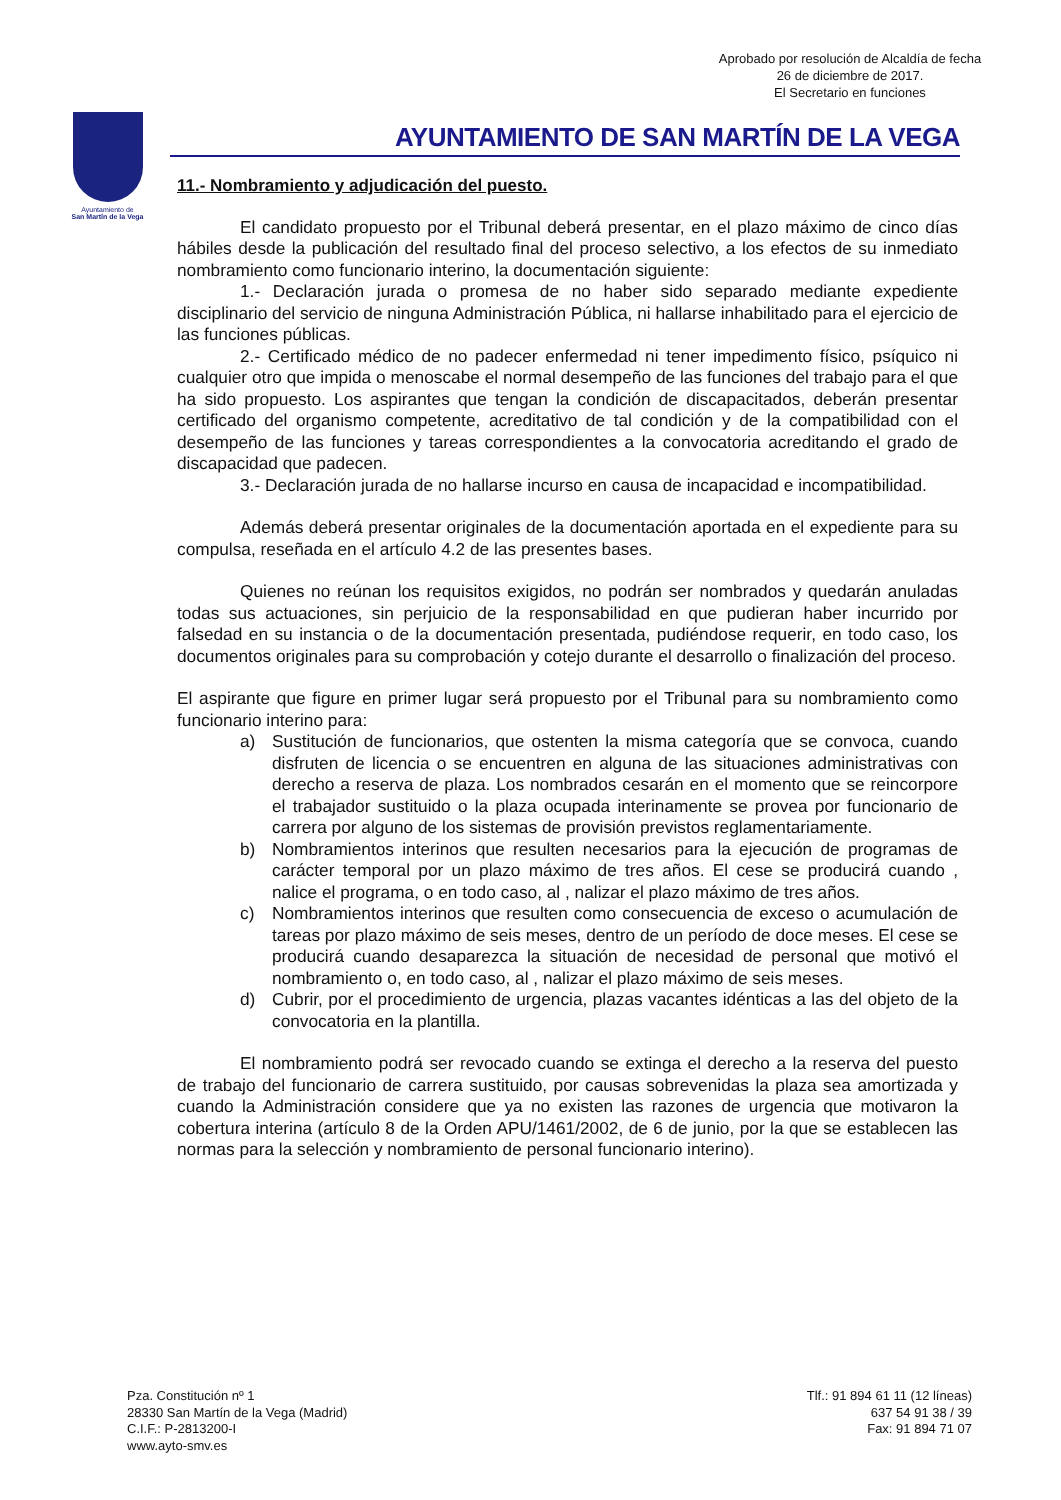Aprobado por resolución de Alcaldía de fecha
26 de diciembre de 2017.
El Secretario en funciones
Ayuntamiento de
San Martín de la Vega
AYUNTAMIENTO DE SAN MARTÍN DE LA VEGA
11.- Nombramiento y adjudicación del puesto.
El candidato propuesto por el Tribunal deberá presentar, en el plazo máximo de cinco días hábiles desde la publicación del resultado final del proceso selectivo, a los efectos de su inmediato nombramiento como funcionario interino, la documentación siguiente:
1.- Declaración jurada o promesa de no haber sido separado mediante expediente disciplinario del servicio de ninguna Administración Pública, ni hallarse inhabilitado para el ejercicio de las funciones públicas.
2.- Certificado médico de no padecer enfermedad ni tener impedimento físico, psíquico ni cualquier otro que impida o menoscabe el normal desempeño de las funciones del trabajo para el que ha sido propuesto. Los aspirantes que tengan la condición de discapacitados, deberán presentar certificado del organismo competente, acreditativo de tal condición y de la compatibilidad con el desempeño de las funciones y tareas correspondientes a la convocatoria acreditando el grado de discapacidad que padecen.
3.- Declaración jurada de no hallarse incurso en causa de incapacidad e incompatibilidad.
Además deberá presentar originales de la documentación aportada en el expediente para su compulsa, reseñada en el artículo 4.2 de las presentes bases.
Quienes no reúnan los requisitos exigidos, no podrán ser nombrados y quedarán anuladas todas sus actuaciones, sin perjuicio de la responsabilidad en que pudieran haber incurrido por falsedad en su instancia o de la documentación presentada, pudiéndose requerir, en todo caso, los documentos originales para su comprobación y cotejo durante el desarrollo o finalización del proceso.
El aspirante que figure en primer lugar será propuesto por el Tribunal para su nombramiento como funcionario interino para:
a) Sustitución de funcionarios, que ostenten la misma categoría que se convoca, cuando disfruten de licencia o se encuentren en alguna de las situaciones administrativas con derecho a reserva de plaza. Los nombrados cesarán en el momento que se reincorpore el trabajador sustituido o la plaza ocupada interinamente se provea por funcionario de carrera por alguno de los sistemas de provisión previstos reglamentariamente.
b) Nombramientos interinos que resulten necesarios para la ejecución de programas de carácter temporal por un plazo máximo de tres años. El cese se producirá cuando , nalice el programa, o en todo caso, al , nalizar el plazo máximo de tres años.
c) Nombramientos interinos que resulten como consecuencia de exceso o acumulación de tareas por plazo máximo de seis meses, dentro de un período de doce meses. El cese se producirá cuando desaparezca la situación de necesidad de personal que motivó el nombramiento o, en todo caso, al , nalizar el plazo máximo de seis meses.
d) Cubrir, por el procedimiento de urgencia, plazas vacantes idénticas a las del objeto de la convocatoria en la plantilla.
El nombramiento podrá ser revocado cuando se extinga el derecho a la reserva del puesto de trabajo del funcionario de carrera sustituido, por causas sobrevenidas la plaza sea amortizada y cuando la Administración considere que ya no existen las razones de urgencia que motivaron la cobertura interina (artículo 8 de la Orden APU/1461/2002, de 6 de junio, por la que se establecen las normas para la selección y nombramiento de personal funcionario interino).
Pza. Constitución nº 1
28330 San Martín de la Vega (Madrid)
C.I.F.: P-2813200-I
www.ayto-smv.es
Tlf.: 91 894 61 11 (12 líneas)
637 54 91 38 / 39
Fax: 91 894 71 07